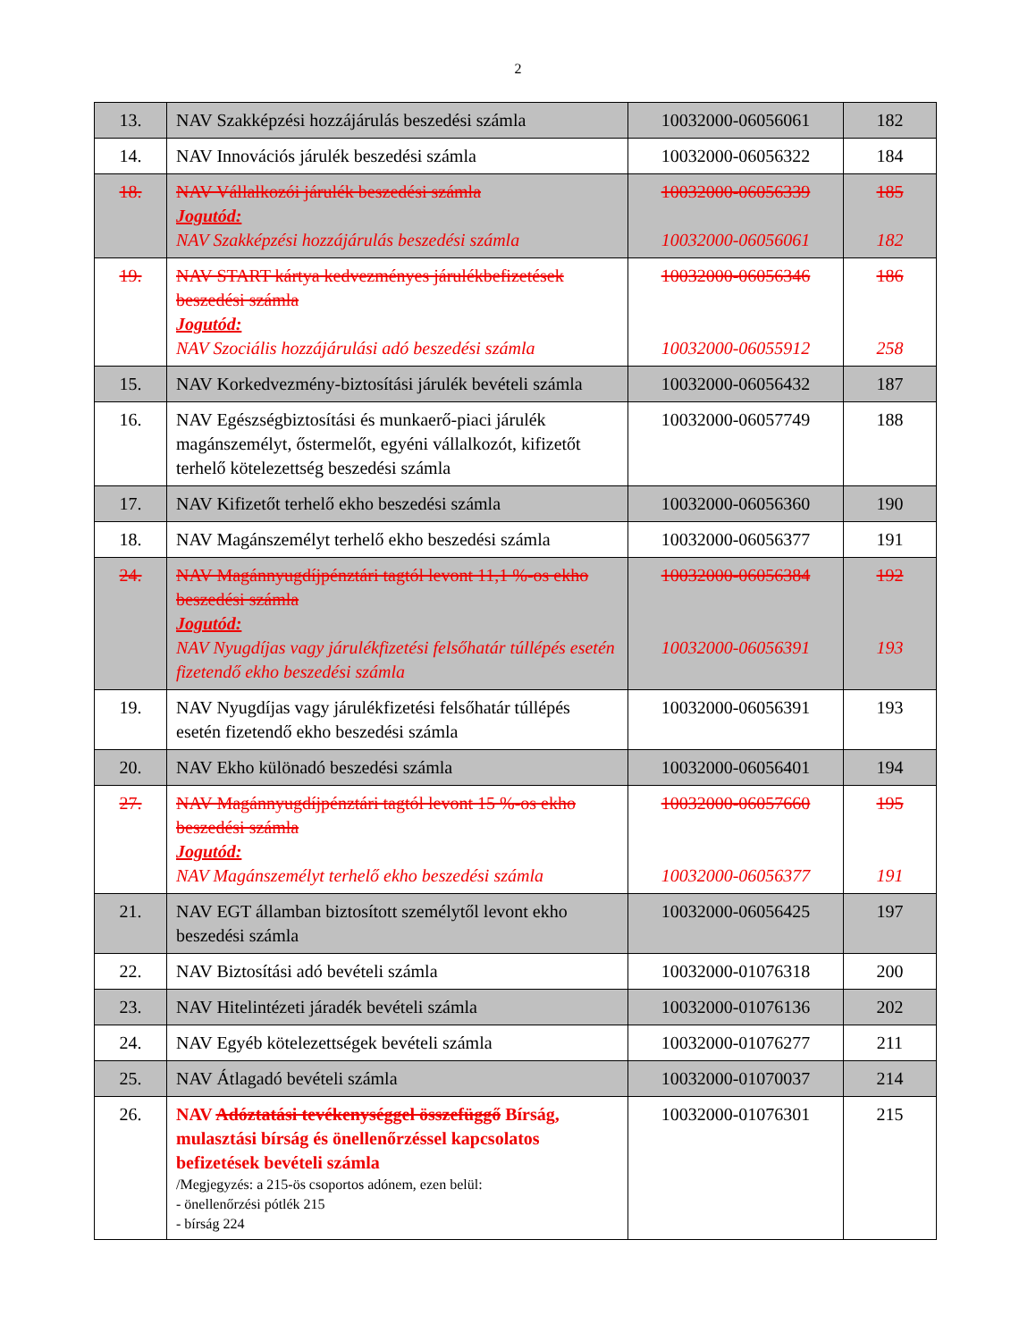2
| 13. | NAV Szakképzési hozzájárulás beszedési számla | 10032000-06056061 | 182 |
| 14. | NAV Innovációs járulék beszedési számla | 10032000-06056322 | 184 |
| 18. | NAV Vállalkozói járulék beszedési számla Jogutód: NAV Szakképzési hozzájárulás beszedési számla | 10032000-06056339 10032000-06056061 | 185 182 |
| 19. | NAV START kártya kedvezményes járulékbefizetések beszedési számla Jogutód: NAV Szociális hozzájárulási adó beszedési számla | 10032000-06056346 10032000-06055912 | 186 258 |
| 15. | NAV Korkedvezmény-biztosítási járulék bevételi számla | 10032000-06056432 | 187 |
| 16. | NAV Egészségbiztosítási és munkaerő-piaci járulék magánszemélyt, őstermelőt, egyéni vállalkozót, kifizetőt terhelő kötelezettség beszedési számla | 10032000-06057749 | 188 |
| 17. | NAV Kifizetőt terhelő ekho beszedési számla | 10032000-06056360 | 190 |
| 18. | NAV Magánszemélyt terhelő ekho beszedési számla | 10032000-06056377 | 191 |
| 24. | NAV Magánnyugdíjpénztári tagtól levont 11,1 %-os ekho beszedési számla Jogutód: NAV Nyugdíjas vagy járulékfizetési felsőhatár túllépés esetén fizetendő ekho beszedési számla | 10032000-06056384 10032000-06056391 | 192 193 |
| 19. | NAV Nyugdíjas vagy járulékfizetési felsőhatár túllépés esetén fizetendő ekho beszedési számla | 10032000-06056391 | 193 |
| 20. | NAV Ekho különadó beszedési számla | 10032000-06056401 | 194 |
| 27. | NAV Magánnyugdíjpénztári tagtól levont 15 %-os ekho beszedési számla Jogutód: NAV Magánszemélyt terhelő ekho beszedési számla | 10032000-06057660 10032000-06056377 | 195 191 |
| 21. | NAV EGT államban biztosított személytől levont ekho beszedési számla | 10032000-06056425 | 197 |
| 22. | NAV Biztosítási adó bevételi számla | 10032000-01076318 | 200 |
| 23. | NAV Hitelintézeti járadék bevételi számla | 10032000-01076136 | 202 |
| 24. | NAV Egyéb kötelezettségek bevételi számla | 10032000-01076277 | 211 |
| 25. | NAV Átlagadó bevételi számla | 10032000-01070037 | 214 |
| 26. | NAV Adóztatási tevékenységgel összefüggő Bírság, mulasztási bírság és önellenőrzéssel kapcsolatos befizetések bevételi számla /Megjegyzés: a 215-ös csoportos adónem, ezen belül: - önellenőrzési pótlék 215 - bírság 224 | 10032000-01076301 | 215 |